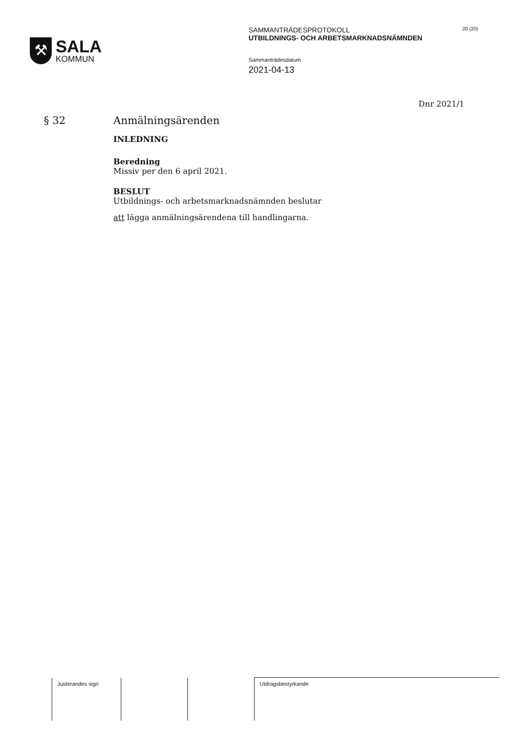⚒
SALA
KOMMUN
SAMMANTRÄDESPROTOKOLL
UTBILDNINGS- OCH ARBETSMARKNADSNÄMNDEN
Sammanträdesdatum
2021-04-13
20 (20)
Dnr 2021/1
§ 32 Anmälningsärenden
INLEDNING
Beredning
Missiv per den 6 april 2021.
BESLUT
Utbildnings- och arbetsmarknadsnämnden beslutar
att lägga anmälningsärendena till handlingarna.
| Justerandes sign | | | Utdragsbestyrkande |